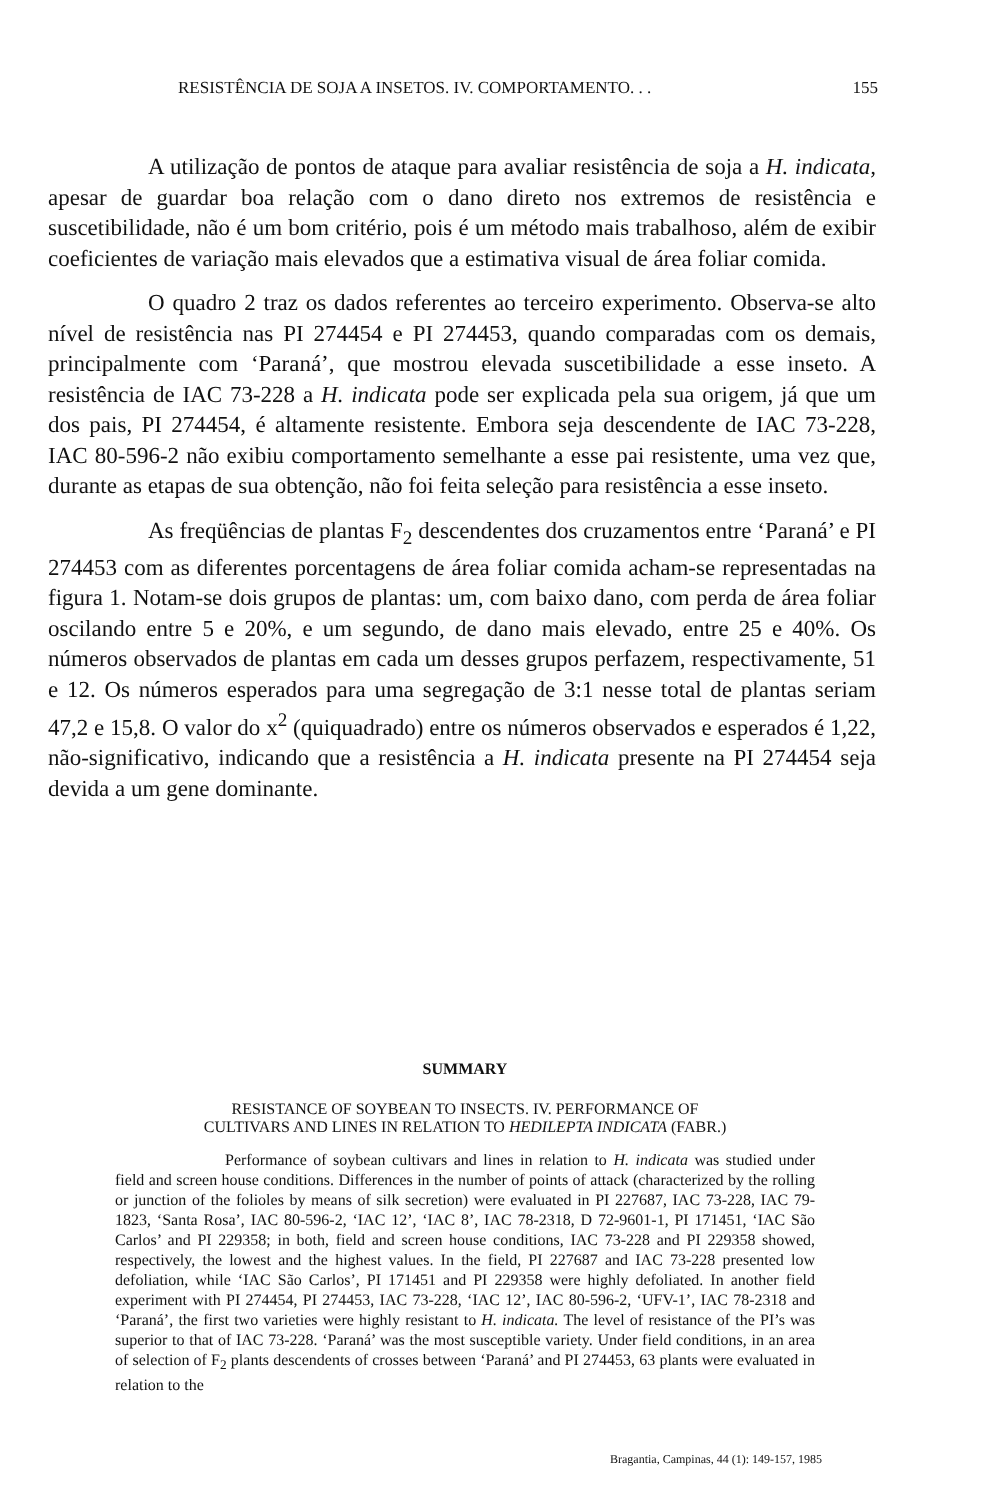RESISTÊNCIA DE SOJA A INSETOS. IV. COMPORTAMENTO. . . 155
A utilização de pontos de ataque para avaliar resistência de soja a H. indicata, apesar de guardar boa relação com o dano direto nos extremos de resistência e suscetibilidade, não é um bom critério, pois é um método mais trabalhoso, além de exibir coeficientes de variação mais elevados que a estimativa visual de área foliar comida.
O quadro 2 traz os dados referentes ao terceiro experimento. Observa-se alto nível de resistência nas PI 274454 e PI 274453, quando comparadas com os demais, principalmente com ‘Paraná’, que mostrou elevada suscetibilidade a esse inseto. A resistência de IAC 73-228 a H. indicata pode ser explicada pela sua origem, já que um dos pais, PI 274454, é altamente resistente. Embora seja descendente de IAC 73-228, IAC 80-596-2 não exibiu comportamento semelhante a esse pai resistente, uma vez que, durante as etapas de sua obtenção, não foi feita seleção para resistência a esse inseto.
As freqüências de plantas F<sub>2</sub> descendentes dos cruzamentos entre ‘Paraná’ e PI 274453 com as diferentes porcentagens de área foliar comida acham-se representadas na figura 1. Notam-se dois grupos de plantas: um, com baixo dano, com perda de área foliar oscilando entre 5 e 20%, e um segundo, de dano mais elevado, entre 25 e 40%. Os números observados de plantas em cada um desses grupos perfazem, respectivamente, 51 e 12. Os números esperados para uma segregação de 3:1 nesse total de plantas seriam 47,2 e 15,8. O valor do x<sup>2</sup> (quiquadrado) entre os números observados e esperados é 1,22, não-significativo, indicando que a resistência a H. indicata presente na PI 274454 seja devida a um gene dominante.
SUMMARY
RESISTANCE OF SOYBEAN TO INSECTS. IV. PERFORMANCE OF
CULTIVARS AND LINES IN RELATION TO HEDILEPTA INDICATA (FABR.)
Performance of soybean cultivars and lines in relation to H. indicata was studied under field and screen house conditions. Differences in the number of points of attack (characterized by the rolling or junction of the folioles by means of silk secretion) were evaluated in PI 227687, IAC 73-228, IAC 79-1823, ‘Santa Rosa’, IAC 80-596-2, ‘IAC 12’, ‘IAC 8’, IAC 78-2318, D 72-9601-1, PI 171451, ‘IAC São Carlos’ and PI 229358; in both, field and screen house conditions, IAC 73-228 and PI 229358 showed, respectively, the lowest and the highest values. In the field, PI 227687 and IAC 73-228 presented low defoliation, while ‘IAC São Carlos’, PI 171451 and PI 229358 were highly defoliated. In another field experiment with PI 274454, PI 274453, IAC 73-228, ‘IAC 12’, IAC 80-596-2, ‘UFV-1’, IAC 78-2318 and ‘Paraná’, the first two varieties were highly resistant to H. indicata. The level of resistance of the PI’s was superior to that of IAC 73-228. ‘Paraná’ was the most susceptible variety. Under field conditions, in an area of selection of F<sub>2</sub> plants descendents of crosses between ‘Paraná’ and PI 274453, 63 plants were evaluated in relation to the
Bragantia, Campinas, 44 (1): 149-157, 1985